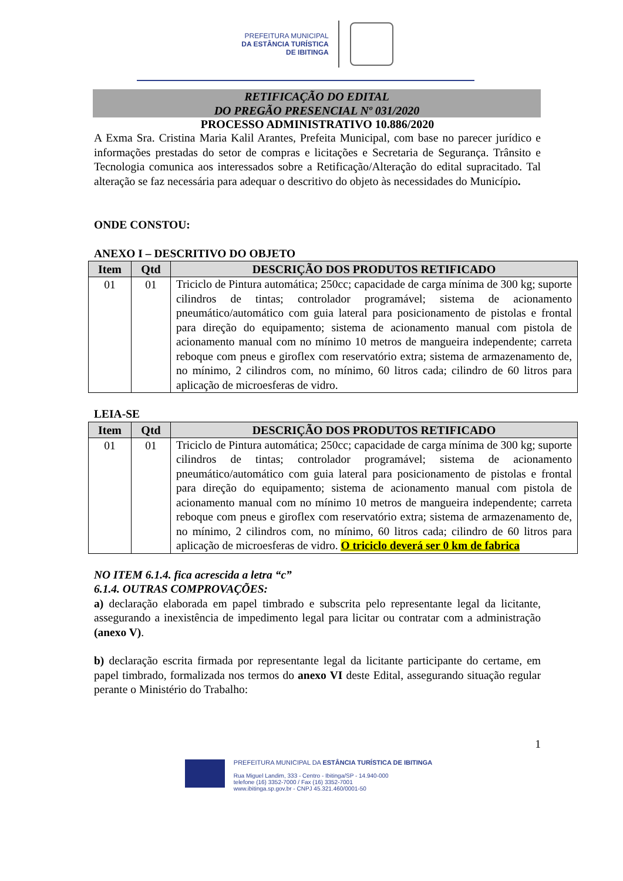PREFEITURA MUNICIPAL
DA ESTÂNCIA TURÍSTICA
DE IBITINGA
RETIFICAÇÃO DO EDITAL
DO PREGÃO PRESENCIAL Nº 031/2020
PROCESSO ADMINISTRATIVO 10.886/2020
A Exma Sra. Cristina Maria Kalil Arantes, Prefeita Municipal, com base no parecer jurídico e informações prestadas do setor de compras e licitações e Secretaria de Segurança. Trânsito e Tecnologia comunica aos interessados sobre a Retificação/Alteração do edital supracitado. Tal alteração se faz necessária para adequar o descritivo do objeto às necessidades do Município.
ONDE CONSTOU:
ANEXO I – DESCRITIVO DO OBJETO
| Item | Qtd | DESCRIÇÃO DOS PRODUTOS RETIFICADO |
| --- | --- | --- |
| 01 | 01 | Triciclo de Pintura automática; 250cc; capacidade de carga mínima de 300 kg; suporte cilindros de tintas; controlador programável; sistema de acionamento pneumático/automático com guia lateral para posicionamento de pistolas e frontal para direção do equipamento; sistema de acionamento manual com pistola de acionamento manual com no mínimo 10 metros de mangueira independente; carreta reboque com pneus e giroflex com reservatório extra; sistema de armazenamento de, no mínimo, 2 cilindros com, no mínimo, 60 litros cada; cilindro de 60 litros para aplicação de microesferas de vidro. |
LEIA-SE
| Item | Qtd | DESCRIÇÃO DOS PRODUTOS RETIFICADO |
| --- | --- | --- |
| 01 | 01 | Triciclo de Pintura automática; 250cc; capacidade de carga mínima de 300 kg; suporte cilindros de tintas; controlador programável; sistema de acionamento pneumático/automático com guia lateral para posicionamento de pistolas e frontal para direção do equipamento; sistema de acionamento manual com pistola de acionamento manual com no mínimo 10 metros de mangueira independente; carreta reboque com pneus e giroflex com reservatório extra; sistema de armazenamento de, no mínimo, 2 cilindros com, no mínimo, 60 litros cada; cilindro de 60 litros para aplicação de microesferas de vidro. O triciclo deverá ser 0 km de fabrica |
NO ITEM 6.1.4. fica acrescida a letra “c”
6.1.4. OUTRAS COMPROVAÇÕES:
a) declaração elaborada em papel timbrado e subscrita pelo representante legal da licitante, assegurando a inexistência de impedimento legal para licitar ou contratar com a administração (anexo V).
b) declaração escrita firmada por representante legal da licitante participante do certame, em papel timbrado, formalizada nos termos do anexo VI deste Edital, assegurando situação regular perante o Ministério do Trabalho:
1
PREFEITURA MUNICIPAL DA ESTÂNCIA TURÍSTICA DE IBITINGA
Rua Miguel Landim, 333 - Centro - Ibitinga/SP - 14.940-000
telefone (16) 3352-7000 / Fax (16) 3352-7001
www.ibitinga.sp.gov.br - CNPJ 45.321.460/0001-50